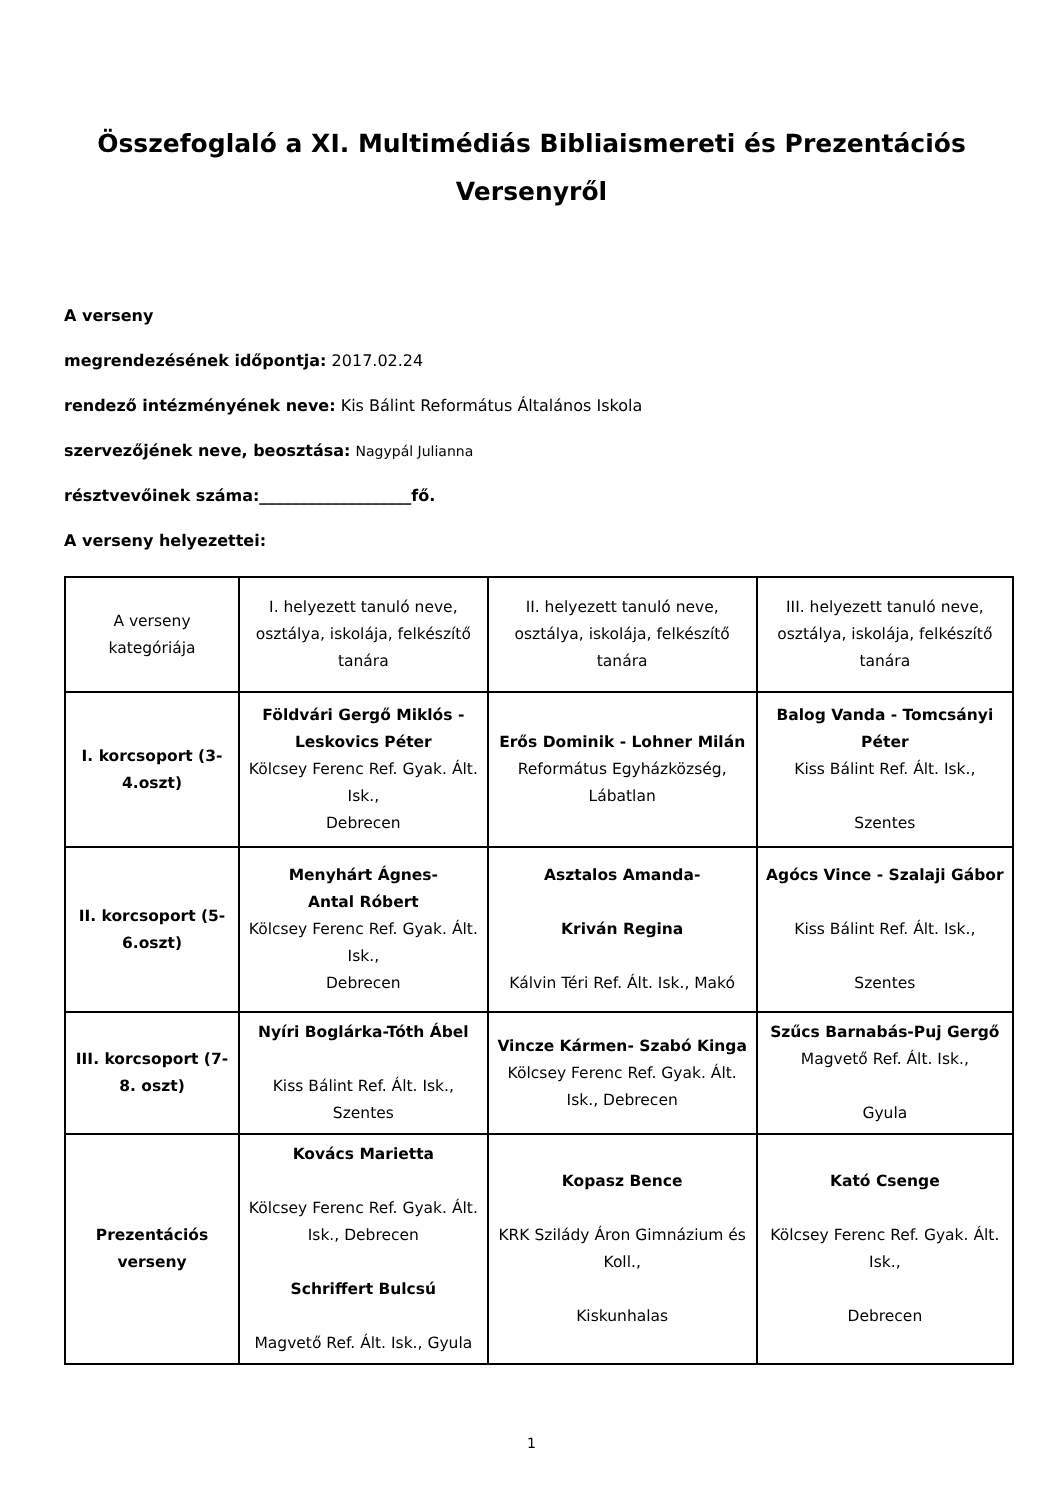Összefoglaló a XI. Multimédiás Bibliaismereti és Prezentációs Versenyről
A verseny
megrendezésének időpontja: 2017.02.24
rendező intézményének neve: Kis Bálint Református Általános Iskola
szervezőjének neve, beosztása: Nagypál Julianna
résztvevőinek száma:___________________fő.
A verseny helyezettei:
| A verseny kategóriája | I. helyezett tanuló neve, osztálya, iskolája, felkészítő tanára | II. helyezett tanuló neve, osztálya, iskolája, felkészítő tanára | III. helyezett tanuló neve, osztálya, iskolája, felkészítő tanára |
| I. korcsoport (3-4.oszt) | Földvári Gergő Miklós - Leskovics Péter Kölcsey Ferenc Ref. Gyak. Ált. Isk., Debrecen | Erős Dominik - Lohner Milán Református Egyházközség, Lábatlan | Balog Vanda - Tomcsányi Péter Kiss Bálint Ref. Ált. Isk., Szentes |
| II. korcsoport (5-6.oszt) | Menyhárt Ágnes- Antal Róbert Kölcsey Ferenc Ref. Gyak. Ált. Isk., Debrecen | Asztalos Amanda- Kriván Regina Kálvin Téri Ref. Ált. Isk., Makó | Agócs Vince - Szalaji Gábor Kiss Bálint Ref. Ált. Isk., Szentes |
| III. korcsoport (7-8. oszt) | Nyíri Boglárka-Tóth Ábel Kiss Bálint Ref. Ált. Isk., Szentes | Vincze Kármen- Szabó Kinga Kölcsey Ferenc Ref. Gyak. Ált. Isk., Debrecen | Szűcs Barnabás-Puj Gergő Magvető Ref. Ált. Isk., Gyula |
| Prezentációs verseny | Kovács Marietta Kölcsey Ferenc Ref. Gyak. Ált. Isk., Debrecen Schriffert Bulcsú Magvető Ref. Ált. Isk., Gyula | Kopasz Bence KRK Szilády Áron Gimnázium és Koll., Kiskunhalas | Kató Csenge Kölcsey Ferenc Ref. Gyak. Ált. Isk., Debrecen |
1